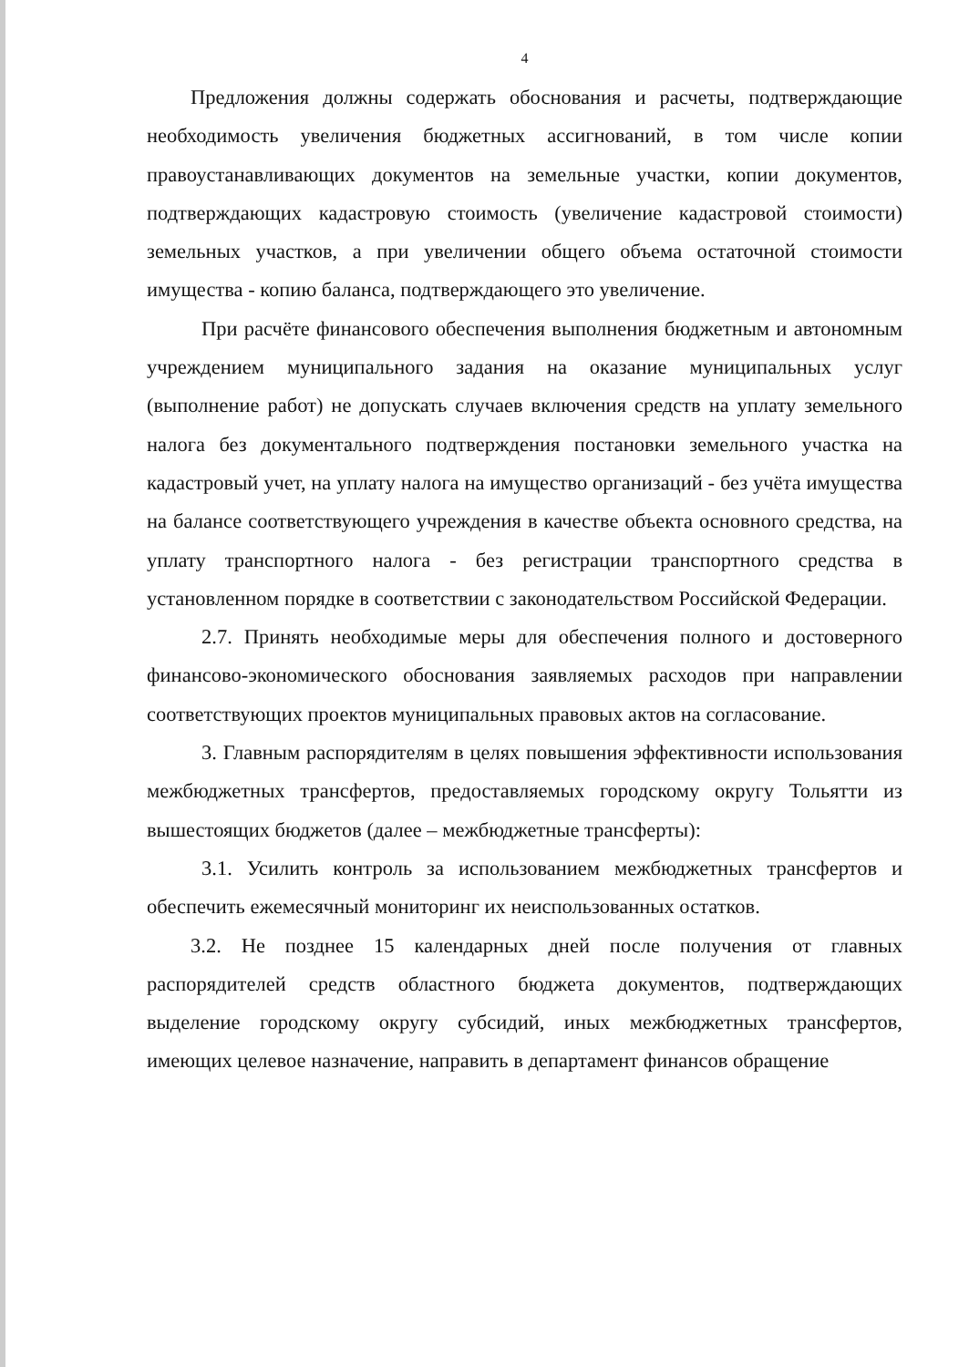4
Предложения должны содержать обоснования и расчеты, подтверждающие необходимость увеличения бюджетных ассигнований, в том числе копии правоустанавливающих документов на земельные участки, копии документов, подтверждающих кадастровую стоимость (увеличение кадастровой стоимости) земельных участков, а при увеличении общего объема остаточной стоимости имущества - копию баланса, подтверждающего это увеличение.
При расчёте финансового обеспечения выполнения бюджетным и автономным учреждением муниципального задания на оказание муниципальных услуг (выполнение работ) не допускать случаев включения средств на уплату земельного налога без документального подтверждения постановки земельного участка на кадастровый учет, на уплату налога на имущество организаций - без учёта имущества на балансе соответствующего учреждения в качестве объекта основного средства, на уплату транспортного налога - без регистрации транспортного средства в установленном порядке в соответствии с законодательством Российской Федерации.
2.7. Принять необходимые меры для обеспечения полного и достоверного финансово-экономического обоснования заявляемых расходов при направлении соответствующих проектов муниципальных правовых актов на согласование.
3. Главным распорядителям в целях повышения эффективности использования межбюджетных трансфертов, предоставляемых городскому округу Тольятти из вышестоящих бюджетов (далее – межбюджетные трансферты):
3.1. Усилить контроль за использованием межбюджетных трансфертов и обеспечить ежемесячный мониторинг их неиспользованных остатков.
3.2. Не позднее 15 календарных дней после получения от главных распорядителей средств областного бюджета документов, подтверждающих выделение городскому округу субсидий, иных межбюджетных трансфертов, имеющих целевое назначение, направить в департамент финансов обращение